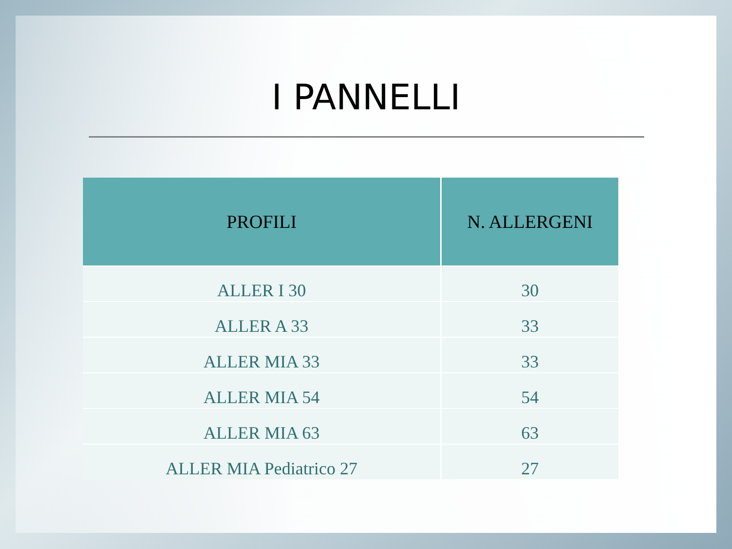I PANNELLI
| PROFILI | N. ALLERGENI |
| --- | --- |
| ALLER I 30 | 30 |
| ALLER A 33 | 33 |
| ALLER MIA 33 | 33 |
| ALLER MIA 54 | 54 |
| ALLER MIA 63 | 63 |
| ALLER MIA Pediatrico 27 | 27 |